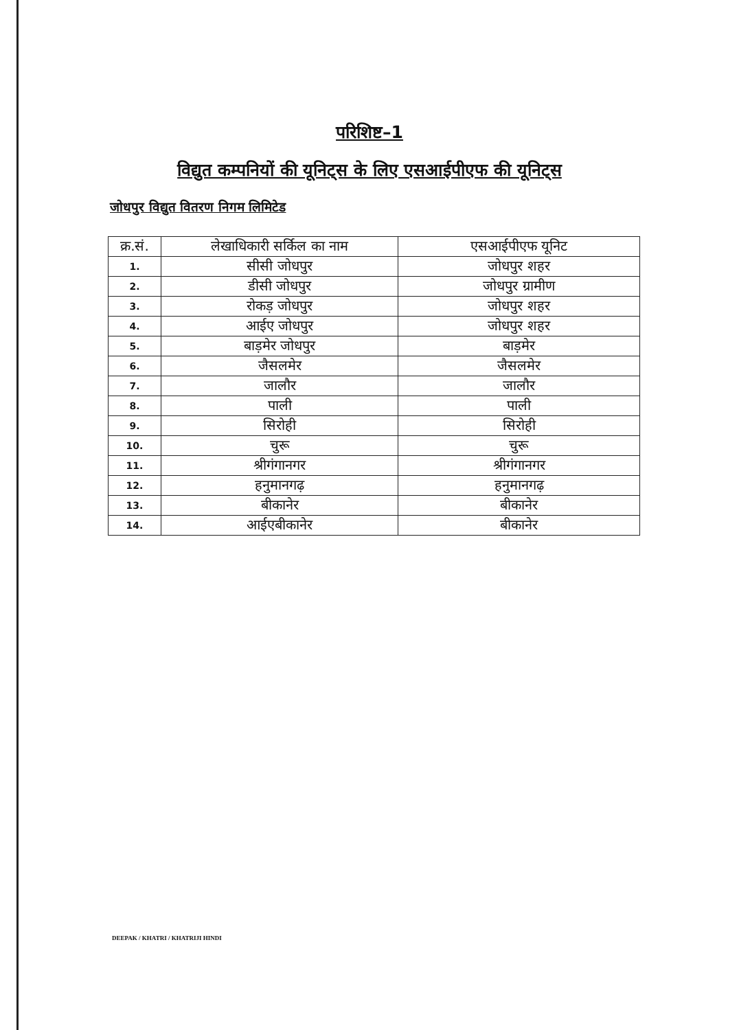परिशिष्ट–1
विद्युत कम्पनियों की यूनिट्स के लिए एसआईपीएफ की यूनिट्स
जोधपुर विद्युत वितरण निगम लिमिटेड
| क्र.सं. | लेखाधिकारी सर्किल का नाम | एसआईपीएफ यूनिट |
| --- | --- | --- |
| 1. | सीसी जोधपुर | जोधपुर शहर |
| 2. | डीसी जोधपुर | जोधपुर ग्रामीण |
| 3. | रोकड़ जोधपुर | जोधपुर शहर |
| 4. | आईए जोधपुर | जोधपुर शहर |
| 5. | बाड़मेर जोधपुर | बाड़मेर |
| 6. | जैसलमेर | जैसलमेर |
| 7. | जालौर | जालौर |
| 8. | पाली | पाली |
| 9. | सिरोही | सिरोही |
| 10. | चुरू | चुरू |
| 11. | श्रीगंगानगर | श्रीगंगानगर |
| 12. | हनुमानगढ़ | हनुमानगढ़ |
| 13. | बीकानेर | बीकानेर |
| 14. | आईएबीकानेर | बीकानेर |
DEEPAK / KHATRI / KHATRIJI HINDI